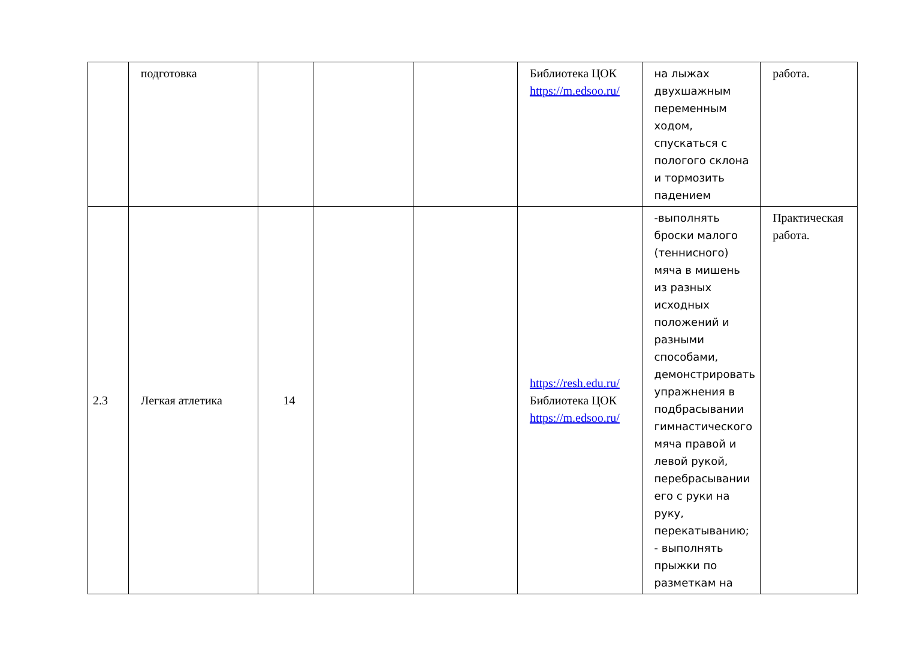| | подготовка | | | | Библиотека ЦОК https://m.edsoo.ru/ | на лыжах двухшажным переменным ходом, спускаться с пологого склона и тормозить падением | работа. |
| 2.3 | Легкая атлетика | 14 | | | https://resh.edu.ru/ Библиотека ЦОК https://m.edsoo.ru/ | -выполнять броски малого (теннисного) мяча в мишень из разных исходных положений и разными способами, демонстрировать упражнения в подбрасывании гимнастического мяча правой и левой рукой, перебрасывании его с руки на руку, перекатыванию; - выполнять прыжки по разметкам на | Практическая работа. |